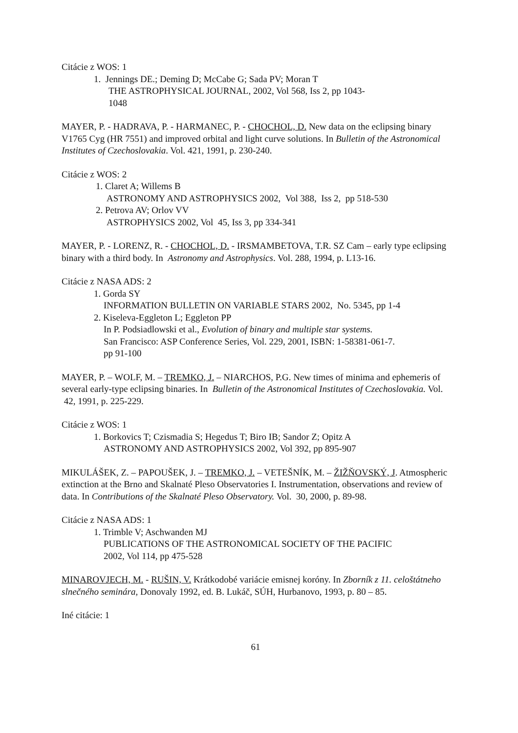Citácie z WOS: 1
1. Jennings DE.; Deming D; McCabe G; Sada PV; Moran T
THE ASTROPHYSICAL JOURNAL, 2002, Vol 568, Iss 2, pp 1043-
1048
MAYER, P. - HADRAVA, P. - HARMANEC, P. - CHOCHOL, D. New data on the eclipsing binary V1765 Cyg (HR 7551) and improved orbital and light curve solutions. In Bulletin of the Astronomical Institutes of Czechoslovakia. Vol. 421, 1991, p. 230-240.
Citácie z WOS: 2
1. Claret A; Willems B
ASTRONOMY AND ASTROPHYSICS 2002, Vol 388, Iss 2, pp 518-530
2. Petrova AV; Orlov VV
ASTROPHYSICS 2002, Vol 45, Iss 3, pp 334-341
MAYER, P. - LORENZ, R. - CHOCHOL, D. - IRSMAMBETOVA, T.R. SZ Cam – early type eclipsing binary with a third body. In Astronomy and Astrophysics. Vol. 288, 1994, p. L13-16.
Citácie z NASA ADS: 2
1. Gorda SY
INFORMATION BULLETIN ON VARIABLE STARS 2002, No. 5345, pp 1-4
2. Kiseleva-Eggleton L; Eggleton PP
In P. Podsiadlowski et al., Evolution of binary and multiple star systems.
San Francisco: ASP Conference Series, Vol. 229, 2001, ISBN: 1-58381-061-7.
pp 91-100
MAYER, P. – WOLF, M. – TREMKO, J. – NIARCHOS, P.G. New times of minima and ephemeris of several early-type eclipsing binaries. In Bulletin of the Astronomical Institutes of Czechoslovakia. Vol. 42, 1991, p. 225-229.
Citácie z WOS: 1
1. Borkovics T; Czismadia S; Hegedus T; Biro IB; Sandor Z; Opitz A
ASTRONOMY AND ASTROPHYSICS 2002, Vol 392, pp 895-907
MIKULÁŠEK, Z. – PAPOUŠEK, J. – TREMKO, J. – VETEŠNÍK, M. – ŽIŽŇOVSKÝ, J. Atmospheric extinction at the Brno and Skalnaté Pleso Observatories I. Instrumentation, observations and review of data. In Contributions of the Skalnaté Pleso Observatory. Vol. 30, 2000, p. 89-98.
Citácie z NASA ADS: 1
1. Trimble V; Aschwanden MJ
PUBLICATIONS OF THE ASTRONOMICAL SOCIETY OF THE PACIFIC
2002, Vol 114, pp 475-528
MINAROVJECH, M. - RUŠIN, V. Krátkodobé variácie emisnej koróny. In Zborník z 11. celoštátneho slnečného seminára, Donovaly 1992, ed. B. Lukáč, SÚH, Hurbanovo, 1993, p. 80 – 85.
Iné citácie: 1
61